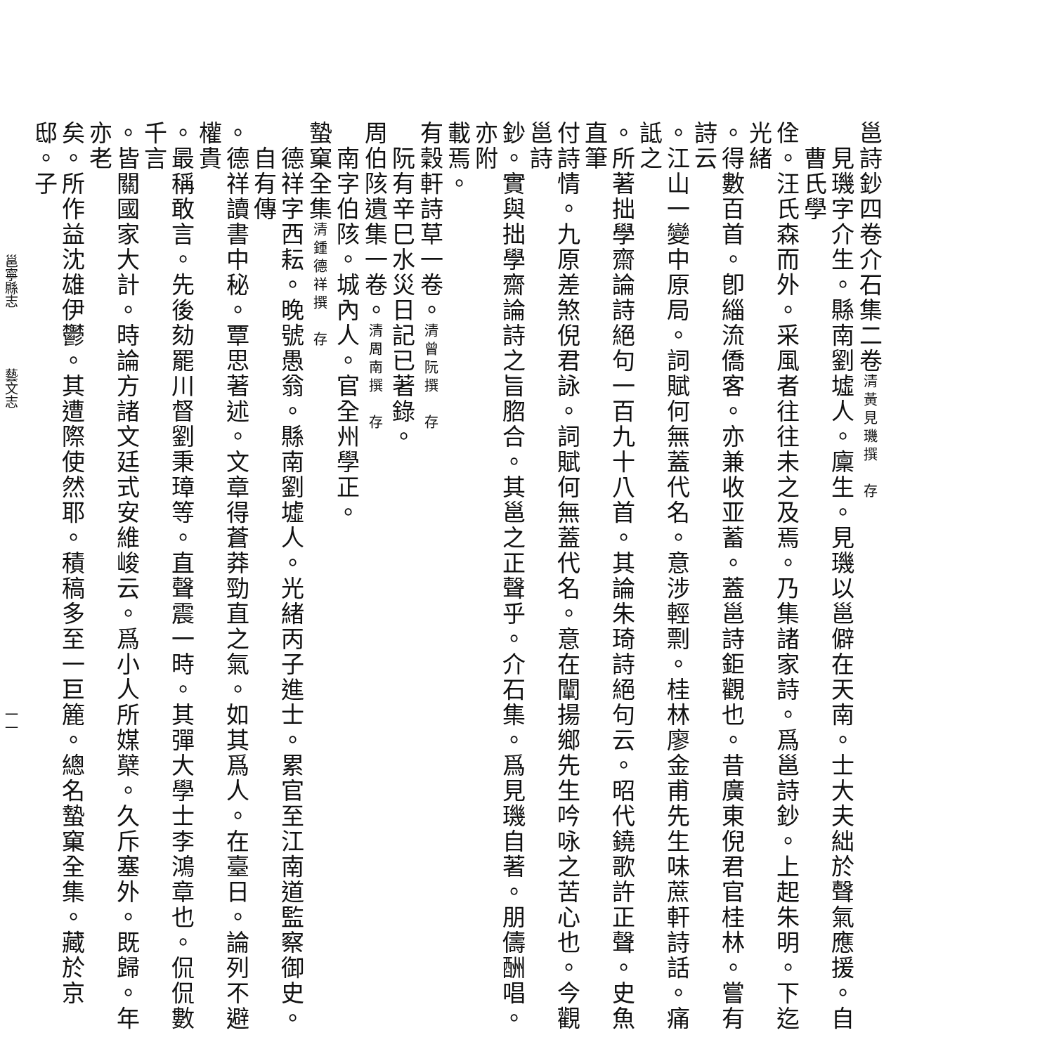邕詩鈔四卷介石集二卷清黃見璣撰　存
見璣字介生。縣南劉墟人。廩生。見璣以邕僻在天南。士大夫絀於聲氣應援。自曹氏學
佺。汪氏森而外。采風者往往未之及焉。乃集諸家詩。爲邕詩鈔。上起朱明。下迄光緒
。得數百首。卽緇流僑客。亦兼收亚蓄。蓋邕詩鉅觀也。昔廣東倪君官桂林。嘗有詩云
。江山一變中原局。詞賦何無蓋代名。意涉輕剽。桂林廖金甫先生味蔗軒詩話。痛詆之
。所著拙學齋論詩絕句一百九十八首。其論朱琦詩絕句云。昭代鐃歌許正聲。史魚直筆
付詩情。九原差煞倪君詠。詞賦何無蓋代名。意在闡揚鄉先生吟咏之苦心也。今觀邕詩
鈔。實與拙學齋論詩之旨脗合。其邕之正聲乎。介石集。爲見璣自著。朋儔酬唱。亦附
載焉。
有穀軒詩草一卷。清曾阮撰　存
阮有辛巳水災日記已著錄。
周伯陔遺集一卷。清周南撰　存
南字伯陔。城內人。官全州學正。
蟄窠全集清鍾德祥撰　存
德祥字西耘。晚號愚翁。縣南劉墟人。光緒丙子進士。累官至江南道監察御史。自有傳
。德祥讀書中秘。覃思著述。文章得蒼莽勁直之氣。如其爲人。在臺日。論列不避權貴
。最稱敢言。先後劾罷川督劉秉璋等。直聲震一時。其彈大學士李鴻章也。侃侃數千言
。皆關國家大計。時論方諸文廷式安維峻云。爲小人所媒櫱。久斥塞外。既歸。年亦老
矣。所作益沈雄伊鬱。其遭際使然耶。積稿多至一巨簏。總名蟄窠全集。藏於京邸。子
邕寧縣志 藝文志 一一